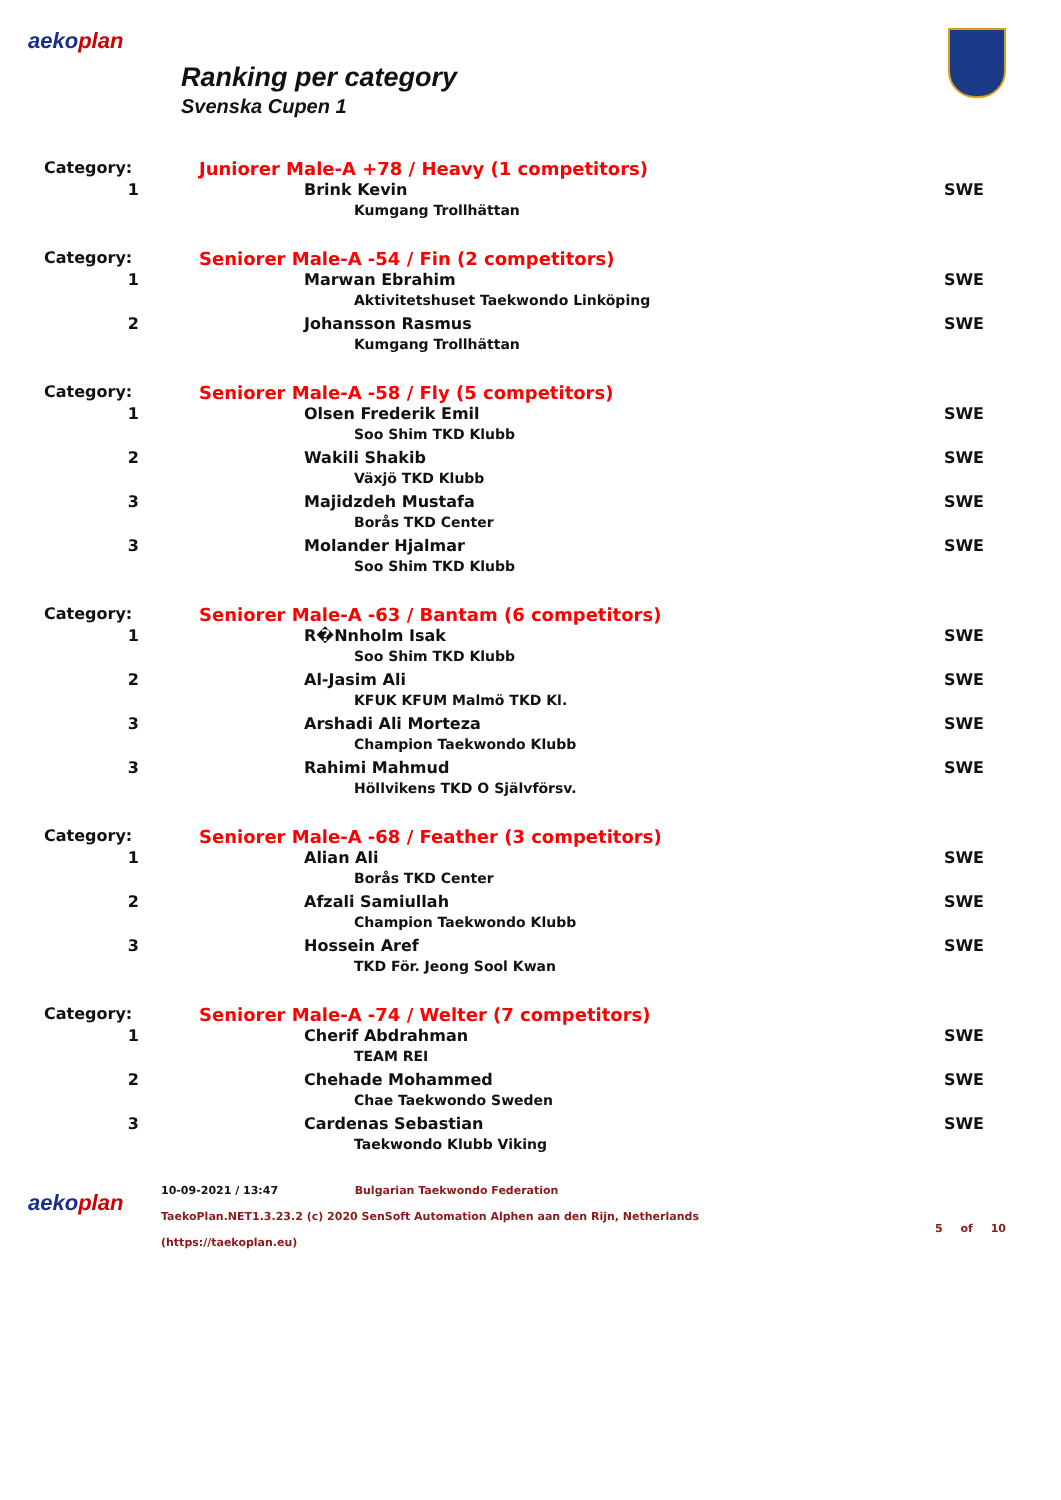aekoplan
Ranking per category
Svenska Cupen 1
| Category: | Juniorer Male-A +78 / Heavy (1 competitors) | |
| 1 | Brink Kevin | SWE |
| | Kumgang Trollhättan | |
| Category: | Seniorer Male-A -54 / Fin (2 competitors) | |
| 1 | Marwan Ebrahim | SWE |
| | Aktivitetshuset Taekwondo Linköping | |
| 2 | Johansson Rasmus | SWE |
| | Kumgang Trollhättan | |
| Category: | Seniorer Male-A -58 / Fly (5 competitors) | |
| 1 | Olsen Frederik Emil | SWE |
| | Soo Shim TKD Klubb | |
| 2 | Wakili Shakib | SWE |
| | Växjö TKD Klubb | |
| 3 | Majidzdeh Mustafa | SWE |
| | Borås TKD Center | |
| 3 | Molander Hjalmar | SWE |
| | Soo Shim TKD Klubb | |
| Category: | Seniorer Male-A -63 / Bantam (6 competitors) | |
| 1 | R�Nnholm Isak | SWE |
| | Soo Shim TKD Klubb | |
| 2 | Al-Jasim Ali | SWE |
| | KFUK KFUM Malmö TKD Kl. | |
| 3 | Arshadi Ali Morteza | SWE |
| | Champion Taekwondo Klubb | |
| 3 | Rahimi Mahmud | SWE |
| | Höllvikens TKD O Självförsv. | |
| Category: | Seniorer Male-A -68 / Feather (3 competitors) | |
| 1 | Alian Ali | SWE |
| | Borås TKD Center | |
| 2 | Afzali Samiullah | SWE |
| | Champion Taekwondo Klubb | |
| 3 | Hossein Aref | SWE |
| | TKD För. Jeong Sool Kwan | |
| Category: | Seniorer Male-A -74 / Welter (7 competitors) | |
| 1 | Cherif Abdrahman | SWE |
| | TEAM REI | |
| 2 | Chehade Mohammed | SWE |
| | Chae Taekwondo Sweden | |
| 3 | Cardenas Sebastian | SWE |
| | Taekwondo Klubb Viking | |
aekoplan
10-09-2021 / 13:47 Bulgarian Taekwondo Federation
TaekoPlan.NET1.3.23.2 (c) 2020 SenSoft Automation Alphen aan den Rijn, Netherlands
(https://taekoplan.eu)
5 of 10